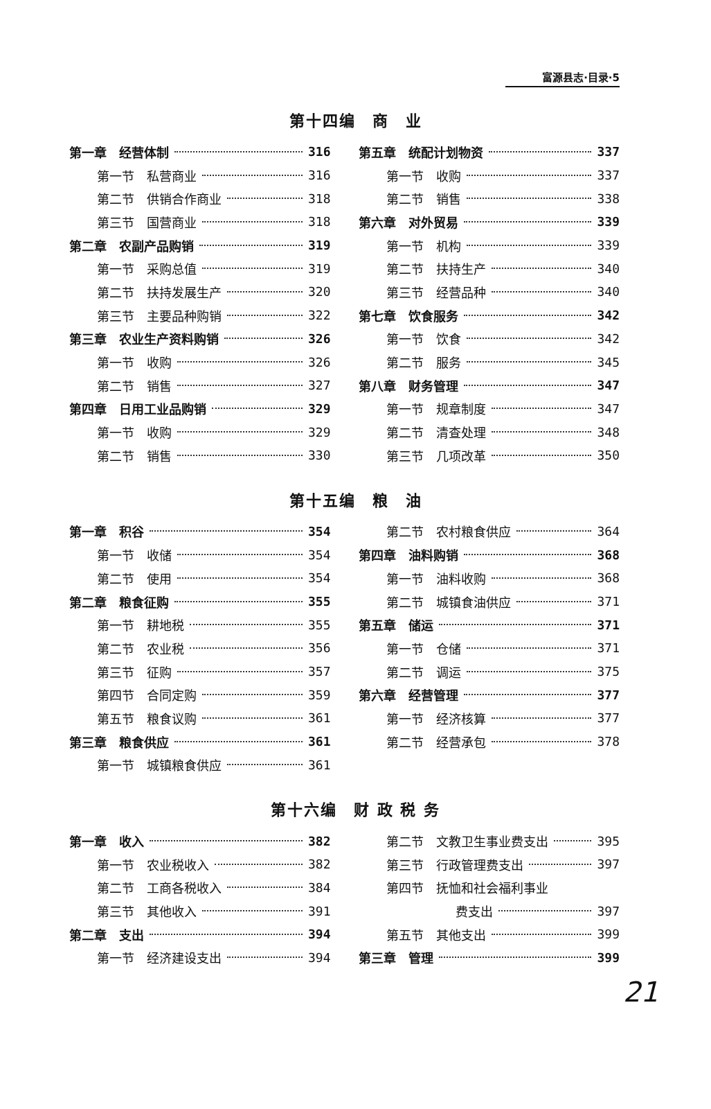富源县志·目录·5
第十四编　商　业
第一章　经营体制 316
第一节　私营商业 316
第二节　供销合作商业 318
第三节　国营商业 318
第二章　农副产品购销 319
第一节　采购总值 319
第二节　扶持发展生产 320
第三节　主要品种购销 322
第三章　农业生产资料购销 326
第一节　收购 326
第二节　销售 327
第四章　日用工业品购销 329
第一节　收购 329
第二节　销售 330
第五章　统配计划物资 337
第一节　收购 337
第二节　销售 338
第六章　对外贸易 339
第一节　机构 339
第二节　扶持生产 340
第三节　经营品种 340
第七章　饮食服务 342
第一节　饮食 342
第二节　服务 345
第八章　财务管理 347
第一节　规章制度 347
第二节　清查处理 348
第三节　几项改革 350
第十五编　粮　油
第一章　积谷 354
第一节　收储 354
第二节　使用 354
第二章　粮食征购 355
第一节　耕地税 355
第二节　农业税 356
第三节　征购 357
第四节　合同定购 359
第五节　粮食议购 361
第三章　粮食供应 361
第一节　城镇粮食供应 361
第二节　农村粮食供应 364
第四章　油料购销 368
第一节　油料收购 368
第二节　城镇食油供应 371
第五章　储运 371
第一节　仓储 371
第二节　调运 375
第六章　经营管理 377
第一节　经济核算 377
第二节　经营承包 378
第十六编　财 政 税 务
第一章　收入 382
第一节　农业税收入 382
第二节　工商各税收入 384
第三节　其他收入 391
第二章　支出 394
第一节　经济建设支出 394
第二节　文教卫生事业费支出 395
第三节　行政管理费支出 397
第四节　抚恤和社会福利事业
费支出 397
第五节　其他支出 399
第三章　管理 399
21